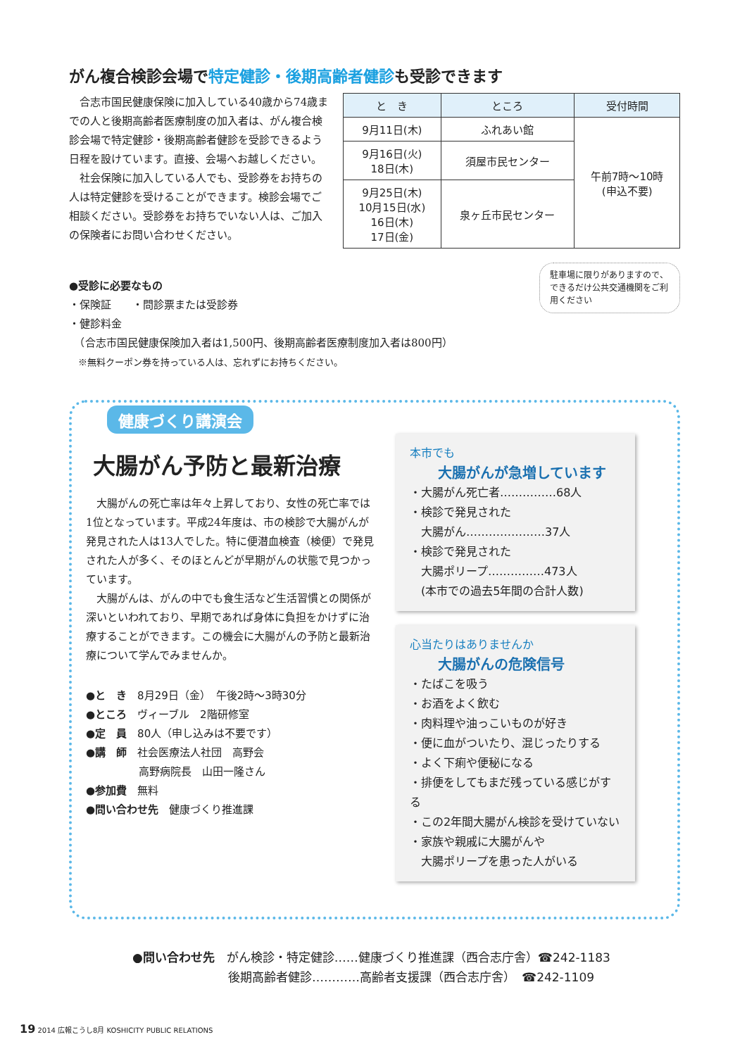がん複合検診会場で特定健診・後期高齢者健診も受診できます
　合志市国民健康保険に加入している40歳から74歳までの人と後期高齢者医療制度の加入者は、がん複合検診会場で特定健診・後期高齢者健診を受診できるよう日程を設けています。直接、会場へお越しください。
　社会保険に加入している人でも、受診券をお持ちの人は特定健診を受けることができます。検診会場でご相談ください。受診券をお持ちでいない人は、ご加入の保険者にお問い合わせください。
| と き | ところ | 受付時間 |
| --- | --- | --- |
| 9月11日(木) | ふれあい館 | 午前7時～10時 (申込不要) |
| 9月16日(火) 18日(木) | 須屋市民センター | |
| 9月25日(木) 10月15日(水) 16日(木) 17日(金) | 泉ヶ丘市民センター | |
駐車場に限りがありますので、できるだけ公共交通機関をご利用ください
●受診に必要なもの
・保険証　　・問診票または受診券
・健診料金
　（合志市国民健康保険加入者は1,500円、後期高齢者医療制度加入者は800円）
　※無料クーポン券を持っている人は、忘れずにお持ちください。
健康づくり講演会
大腸がん予防と最新治療
　大腸がんの死亡率は年々上昇しており、女性の死亡率では1位となっています。平成24年度は、市の検診で大腸がんが発見された人は13人でした。特に便潜血検査（検便）で発見された人が多く、そのほとんどが早期がんの状態で見つかっています。
　大腸がんは、がんの中でも食生活など生活習慣との関係が深いといわれており、早期であれば身体に負担をかけずに治療することができます。この機会に大腸がんの予防と最新治療について学んでみませんか。
●と　き　8月29日（金）　午後2時～3時30分
●ところ　ヴィーブル　2階研修室
●定　員　80人（申し込みは不要です）
●講　師　社会医療法人社団　高野会
　　　　　高野病院長　山田一隆さん
●参加費　無料
●問い合わせ先　健康づくり推進課
本市でも
大腸がんが急増しています
・大腸がん死亡者……………68人
・検診で発見された
　大腸がん…………………37人
・検診で発見された
　大腸ポリープ……………473人
　(本市での過去5年間の合計人数)
心当たりはありませんか
大腸がんの危険信号
・たばこを吸う
・お酒をよく飲む
・肉料理や油っこいものが好き
・便に血がついたり、混じったりする
・よく下痢や便秘になる
・排便をしてもまだ残っている感じがする
・この2年間大腸がん検診を受けていない
・家族や親戚に大腸がんや
　大腸ポリープを患った人がいる
●問い合わせ先　がん検診・特定健診……健康づくり推進課（西合志庁舎）☎242-1183
　　　　　　　　後期高齢者健診…………高齢者支援課（西合志庁舎）　☎242-1109
19 2014 広報こうし8月 KOSHICITY PUBLIC RELATIONS